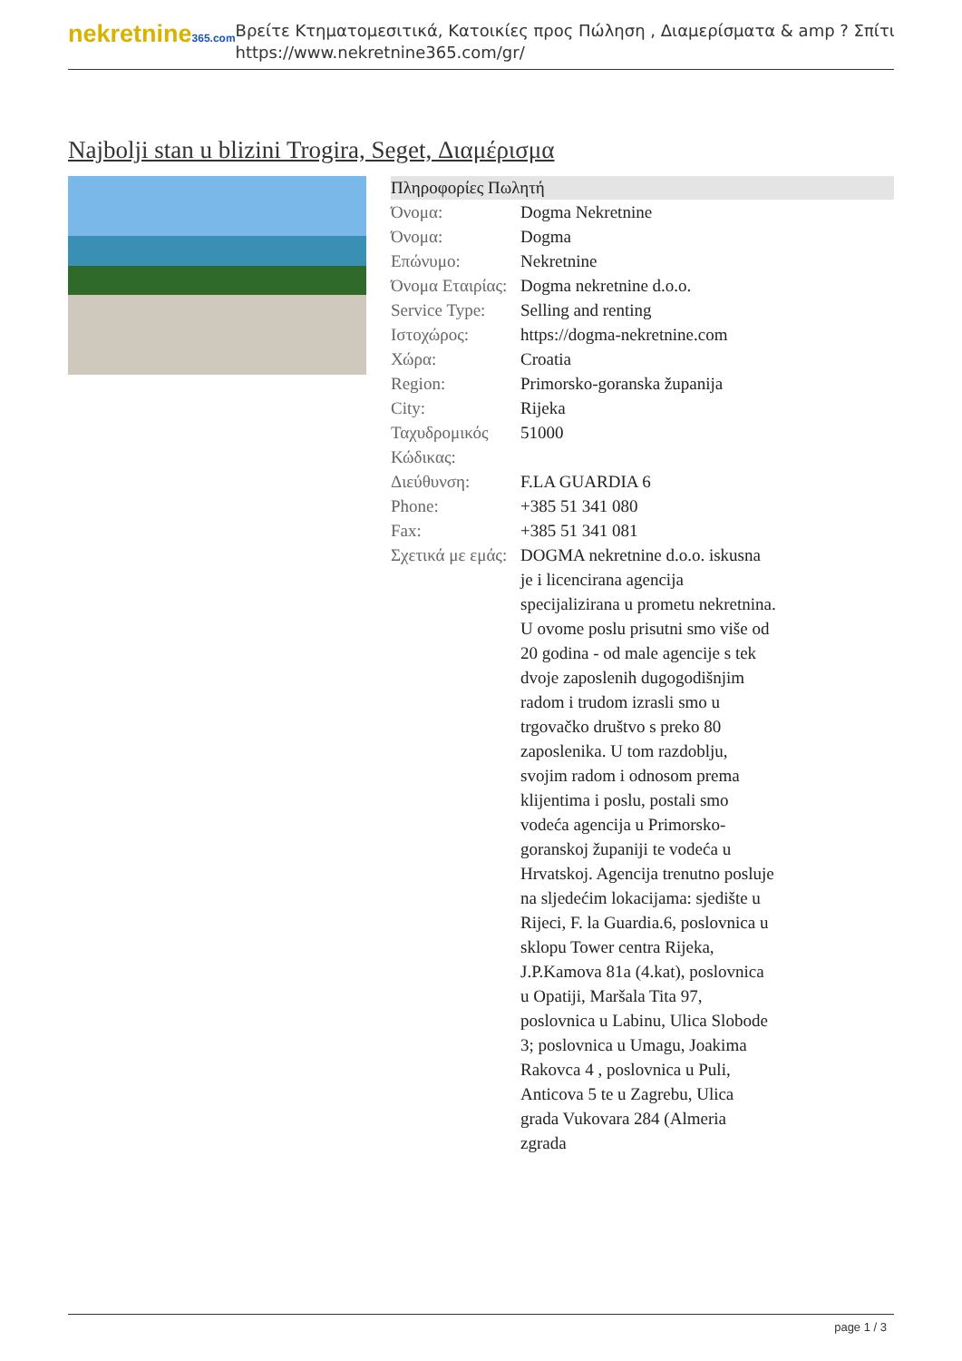nekretnine365.com
Βρείτε Κτηματομεσιτικά, Κατοικίες προς Πώληση , Διαμερίσματα & amp ? Σπίτι
https://www.nekretnine365.com/gr/
Najbolji stan u blizini Trogira, Seget, Διαμέρισμα
| Πληροφορίες Πωλητή | |
| --- | --- |
| Όνομα: | Dogma Nekretnine |
| Όνομα: | Dogma |
| Επώνυμο: | Nekretnine |
| Όνομα Εταιρίας: | Dogma nekretnine d.o.o. |
| Service Type: | Selling and renting |
| Ιστοχώρος: | https://dogma-nekretnine.com |
| Χώρα: | Croatia |
| Region: | Primorsko-goranska županija |
| City: | Rijeka |
| Ταχυδρομικός Κώδικας: | 51000 |
| Διεύθυνση: | F.LA GUARDIA 6 |
| Phone: | +385 51 341 080 |
| Fax: | +385 51 341 081 |
| Σχετικά με εμάς: | DOGMA nekretnine d.o.o. iskusna je i licencirana agencija specijalizirana u prometu nekretnina. U ovome poslu prisutni smo više od 20 godina - od male agencije s tek dvoje zaposlenih dugogodišnjim radom i trudom izrasli smo u trgovačko društvo s preko 80 zaposlenika. U tom razdoblju, svojim radom i odnosom prema klijentima i poslu, postali smo vodeća agencija u Primorsko-goranskoj županiji te vodeća u Hrvatskoj. Agencija trenutno posluje na sljedećim lokacijama: sjedište u Rijeci, F. la Guardia.6, poslovnica u sklopu Tower centra Rijeka, J.P.Kamova 81a (4.kat), poslovnica u Opatiji, Maršala Tita 97, poslovnica u Labinu, Ulica Slobode 3; poslovnica u Umagu, Joakima Rakovca 4 , poslovnica u Puli, Anticova 5 te u Zagrebu, Ulica grada Vukovara 284 (Almeria zgrada |
page 1 / 3